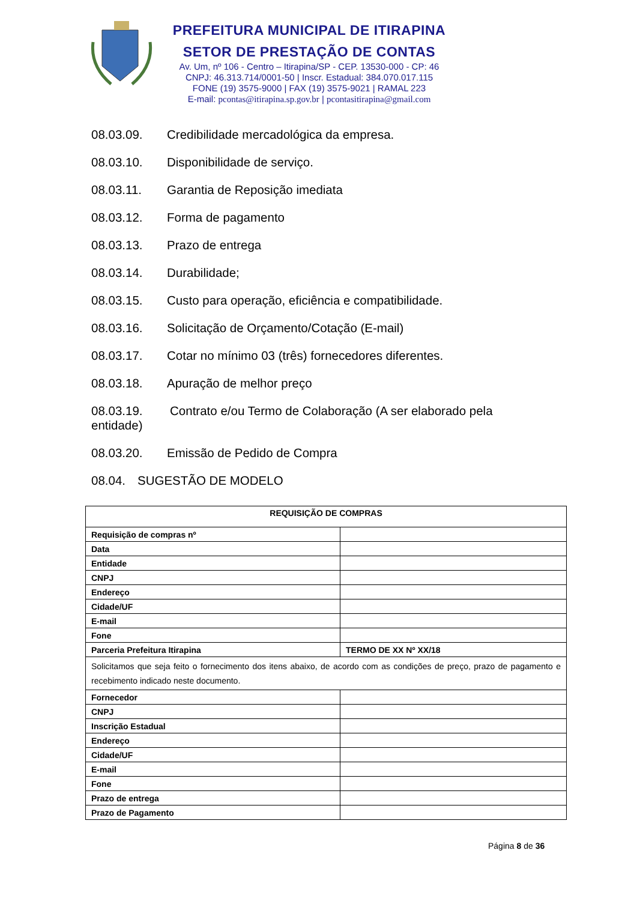PREFEITURA MUNICIPAL DE ITIRAPINA
SETOR DE PRESTAÇÃO DE CONTAS
Av. Um, nº 106 - Centro – Itirapina/SP - CEP. 13530-000 - CP: 46
CNPJ: 46.313.714/0001-50 | Inscr. Estadual: 384.070.017.115
FONE (19) 3575-9000 | FAX (19) 3575-9021 | RAMAL 223
E-mail: pcontas@itirapina.sp.gov.br | pcontasitirapina@gmail.com
08.03.09. Credibilidade mercadológica da empresa.
08.03.10. Disponibilidade de serviço.
08.03.11. Garantia de Reposição imediata
08.03.12. Forma de pagamento
08.03.13. Prazo de entrega
08.03.14. Durabilidade;
08.03.15. Custo para operação, eficiência e compatibilidade.
08.03.16. Solicitação de Orçamento/Cotação (E-mail)
08.03.17. Cotar no mínimo 03 (três) fornecedores diferentes.
08.03.18. Apuração de melhor preço
08.03.19. Contrato e/ou Termo de Colaboração (A ser elaborado pela
entidade)
08.03.20. Emissão de Pedido de Compra
08.04. SUGESTÃO DE MODELO
| REQUISIÇÃO DE COMPRAS | |
| --- | --- |
| Requisição de compras nº | |
| Data | |
| Entidade | |
| CNPJ | |
| Endereço | |
| Cidade/UF | |
| E-mail | |
| Fone | |
| Parceria Prefeitura Itirapina | TERMO DE XX Nº XX/18 |
| Solicitamos que seja feito o fornecimento dos itens abaixo, de acordo com as condições de preço, prazo de pagamento e recebimento indicado neste documento. | |
| Fornecedor | |
| CNPJ | |
| Inscrição Estadual | |
| Endereço | |
| Cidade/UF | |
| E-mail | |
| Fone | |
| Prazo de entrega | |
| Prazo de Pagamento | |
Página 8 de 36